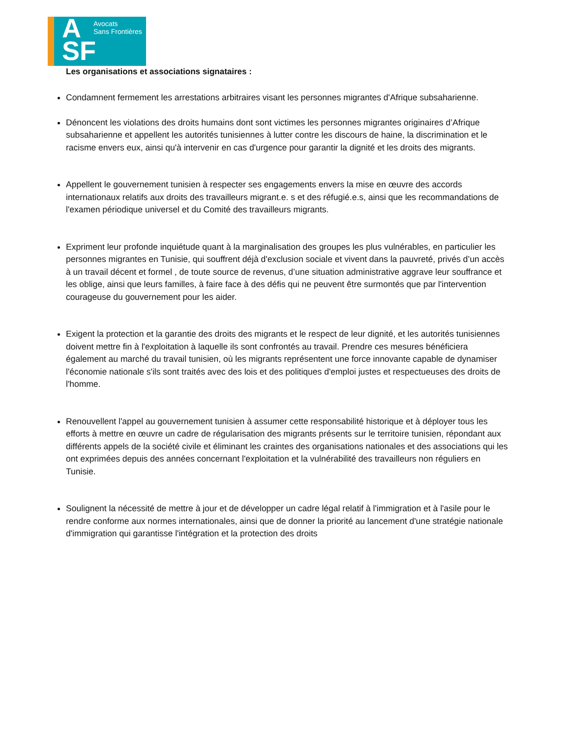A
SF
Avocats
Sans Frontières
Les organisations et associations signataires :
Condamnent fermement les arrestations arbitraires visant les personnes migrantes d'Afrique subsaharienne.
Dénoncent les violations des droits humains dont sont victimes les personnes migrantes originaires d’Afrique subsaharienne et appellent les autorités tunisiennes à lutter contre les discours de haine, la discrimination et le racisme envers eux, ainsi qu'à intervenir en cas d'urgence pour garantir la dignité et les droits des migrants.
Appellent le gouvernement tunisien à respecter ses engagements envers la mise en œuvre des accords internationaux relatifs aux droits des travailleurs migrant.e. s et des réfugié.e.s, ainsi que les recommandations de l'examen périodique universel et du Comité des travailleurs migrants.
Expriment leur profonde inquiétude quant à la marginalisation des groupes les plus vulnérables, en particulier les personnes migrantes en Tunisie, qui souffrent déjà d'exclusion sociale et vivent dans la pauvreté, privés d’un accès à un travail décent et formel , de toute source de revenus, d’une situation administrative aggrave leur souffrance et les oblige, ainsi que leurs familles, à faire face à des défis qui ne peuvent être surmontés que par l'intervention courageuse du gouvernement pour les aider.
Exigent la protection et la garantie des droits des migrants et le respect de leur dignité, et les autorités tunisiennes doivent mettre fin à l'exploitation à laquelle ils sont confrontés au travail. Prendre ces mesures bénéficiera également au marché du travail tunisien, où les migrants représentent une force innovante capable de dynamiser l'économie nationale s'ils sont traités avec des lois et des politiques d'emploi justes et respectueuses des droits de l'homme.
Renouvellent l'appel au gouvernement tunisien à assumer cette responsabilité historique et à déployer tous les efforts à mettre en œuvre un cadre de régularisation des migrants présents sur le territoire tunisien, répondant aux différents appels de la société civile et éliminant les craintes des organisations nationales et des associations qui les ont exprimées depuis des années concernant l'exploitation et la vulnérabilité des travailleurs non réguliers en Tunisie.
Soulignent la nécessité de mettre à jour et de développer un cadre légal relatif à l'immigration et à l'asile pour le rendre conforme aux normes internationales, ainsi que de donner la priorité au lancement d'une stratégie nationale d'immigration qui garantisse l'intégration et la protection des droits